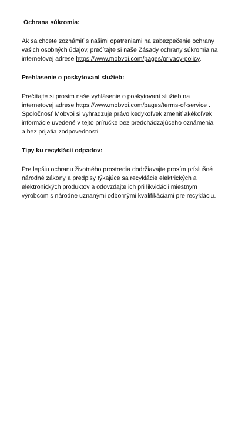Ochrana súkromia:
Ak sa chcete zoznámiť s našimi opatreniami na zabezpečenie ochrany vašich osobných údajov, prečítajte si naše Zásady ochrany súkromia na internetovej adrese https://www.mobvoi.com/pages/privacy-policy.
Prehlasenie o poskytovaní služieb:
Prečítajte si prosím naše vyhlásenie o poskytovaní služieb na internetovej adrese https://www.mobvoi.com/pages/terms-of-service .
Spoločnosť Mobvoi si vyhradzuje právo kedykoľvek zmeniť akékoľvek informácie uvedené v tejto príručke bez predchádzajúceho oznámenia a bez prijatia zodpovednosti.
Tipy ku recyklácii odpadov:
Pre lepšiu ochranu životného prostredia dodržiavajte prosím príslušné národné zákony a predpisy týkajúce sa recyklácie elektrických a elektronických produktov a odovzdajte ich pri likvidácii miestnym výrobcom s národne uznanými odbornými kvalifikáciami pre recykláciu.